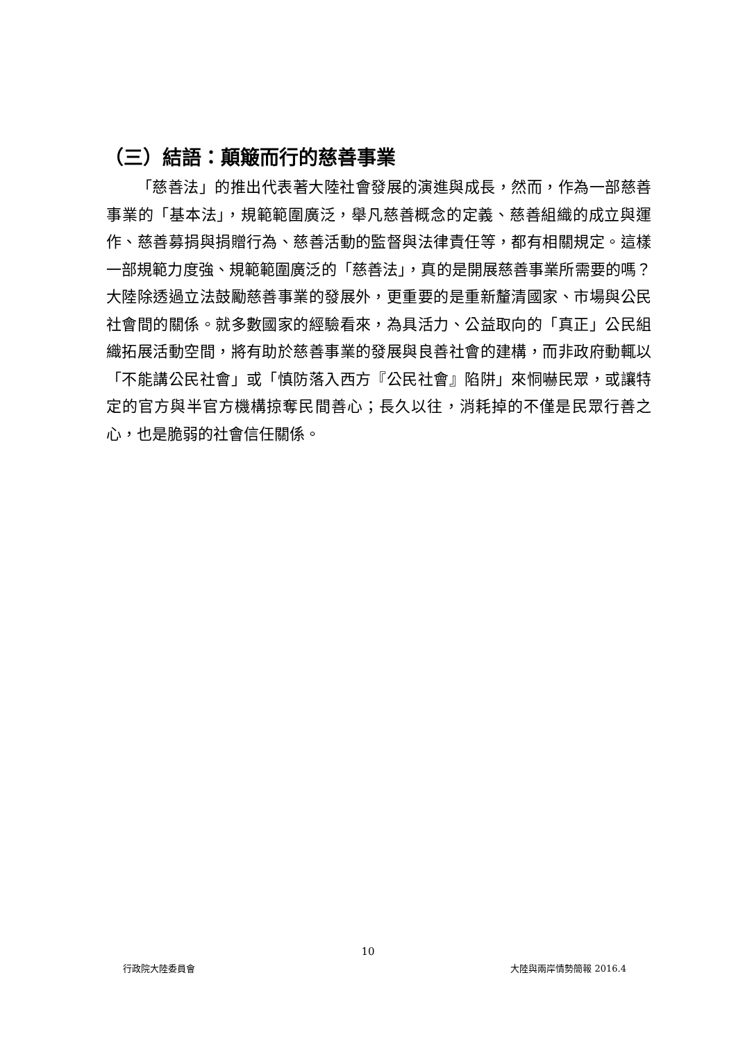（三）結語：顛簸而行的慈善事業
「慈善法」的推出代表著大陸社會發展的演進與成長，然而，作為一部慈善事業的「基本法」，規範範圍廣泛，舉凡慈善概念的定義、慈善組織的成立與運作、慈善募捐與捐贈行為、慈善活動的監督與法律責任等，都有相關規定。這樣一部規範力度強、規範範圍廣泛的「慈善法」，真的是開展慈善事業所需要的嗎？大陸除透過立法鼓勵慈善事業的發展外，更重要的是重新釐清國家、市場與公民社會間的關係。就多數國家的經驗看來，為具活力、公益取向的「真正」公民組織拓展活動空間，將有助於慈善事業的發展與良善社會的建構，而非政府動輒以「不能講公民社會」或「慎防落入西方『公民社會』陷阱」來恫嚇民眾，或讓特定的官方與半官方機構掠奪民間善心；長久以往，消耗掉的不僅是民眾行善之心，也是脆弱的社會信任關係。
10
行政院大陸委員會 大陸與兩岸情勢簡報 2016.4